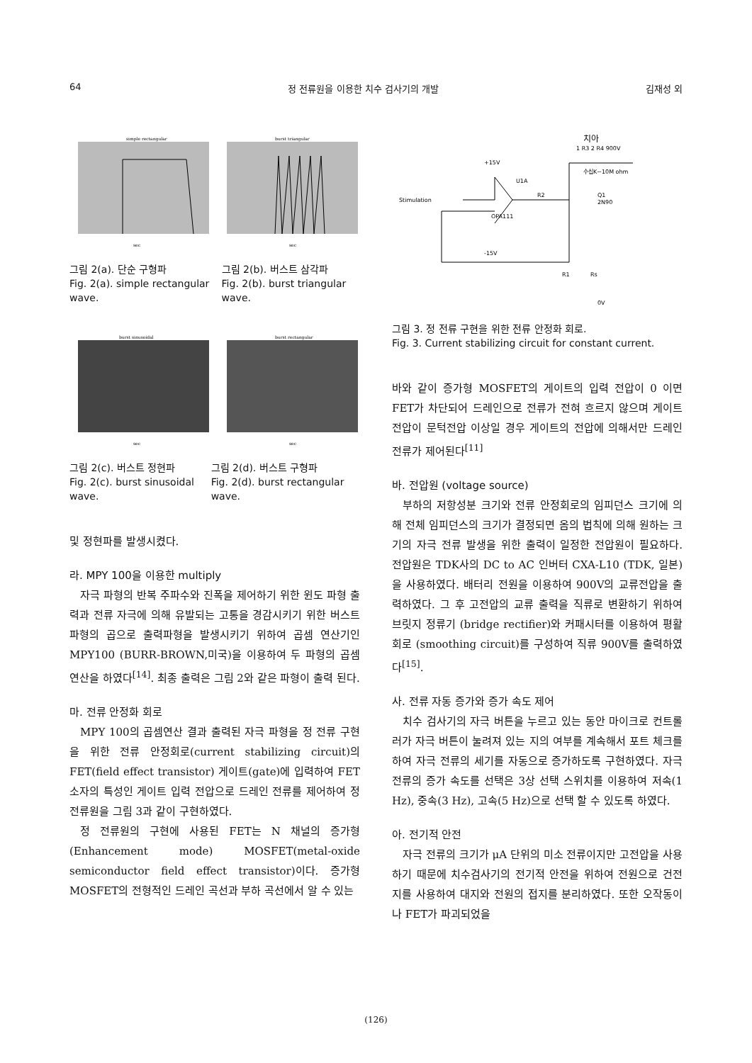64 정 전류원을 이용한 치수 검사기의 개발 김재성 외
simple rectangular
sec
burst triangular
sec
그림 2(a). 단순 구형파
Fig. 2(a). simple rectangular wave.
그림 2(b). 버스트 삼각파
Fig. 2(b). burst triangular wave.
burst sinusoidal
sec
burst rectangular
sec
그림 2(c). 버스트 정현파
Fig. 2(c). burst sinusoidal wave.
그림 2(d). 버스트 구형파
Fig. 2(d). burst rectangular wave.
및 정현파를 발생시켰다.
라. MPY 100을 이용한 multiply
자극 파형의 반복 주파수와 진폭을 제어하기 위한 윈도 파형 출력과 전류 자극에 의해 유발되는 고통을 경감시키기 위한 버스트 파형의 곱으로 출력파형을 발생시키기 위하여 곱셈 연산기인 MPY100 (BURR-BROWN,미국)을 이용하여 두 파형의 곱셈 연산을 하였다<sup>[14]</sup>. 최종 출력은 그림 2와 같은 파형이 출력 된다.
마. 전류 안정화 회로
MPY 100의 곱셈연산 결과 출력된 자극 파형을 정 전류 구현을 위한 전류 안정회로(current stabilizing circuit)의 FET(field effect transistor) 게이트(gate)에 입력하여 FET 소자의 특성인 게이트 입력 전압으로 드레인 전류를 제어하여 정 전류원을 그림 3과 같이 구현하였다.
정 전류원의 구현에 사용된 FET는 N 채널의 증가형(Enhancement mode) MOSFET(metal-oxide semiconductor field effect transistor)이다. 증가형 MOSFET의 전형적인 드레인 곡선과 부하 곡선에서 알 수 있는
치아
1 R3 2 R4 900V
+15V
U1A
Stimulation
R2
Q1
2N90
수십K~10M ohm
OPA111
-15V
R1
Rs
0V
그림 3. 정 전류 구현을 위한 전류 안정화 회로.
Fig. 3. Current stabilizing circuit for constant current.
바와 같이 증가형 MOSFET의 게이트의 입력 전압이 0 이면 FET가 차단되어 드레인으로 전류가 전혀 흐르지 않으며 게이트 전압이 문턱전압 이상일 경우 게이트의 전압에 의해서만 드레인 전류가 제어된다<sup>[11]</sup>
바. 전압원 (voltage source)
부하의 저항성분 크기와 전류 안정회로의 임피던스 크기에 의해 전체 임피던스의 크기가 결정되면 옴의 법칙에 의해 원하는 크기의 자극 전류 발생을 위한 출력이 일정한 전압원이 필요하다. 전압원은 TDK사의 DC to AC 인버터 CXA-L10 (TDK, 일본)을 사용하였다. 배터리 전원을 이용하여 900V의 교류전압을 출력하였다. 그 후 고전압의 교류 출력을 직류로 변환하기 위하여 브릿지 정류기 (bridge rectifier)와 커패시터를 이용하여 평활회로 (smoothing circuit)를 구성하여 직류 900V를 출력하였다<sup>[15]</sup>.
사. 전류 자동 증가와 증가 속도 제어
치수 검사기의 자극 버튼을 누르고 있는 동안 마이크로 컨트롤러가 자극 버튼이 눌려져 있는 지의 여부를 계속해서 포트 체크를 하여 자극 전류의 세기를 자동으로 증가하도록 구현하였다. 자극 전류의 증가 속도를 선택은 3상 선택 스위치를 이용하여 저속(1 Hz), 중속(3 Hz), 고속(5 Hz)으로 선택 할 수 있도록 하였다.
아. 전기적 안전
자극 전류의 크기가 μA 단위의 미소 전류이지만 고전압을 사용하기 때문에 치수검사기의 전기적 안전을 위하여 전원으로 건전지를 사용하여 대지와 전원의 접지를 분리하였다. 또한 오작동이나 FET가 파괴되었을
(126)